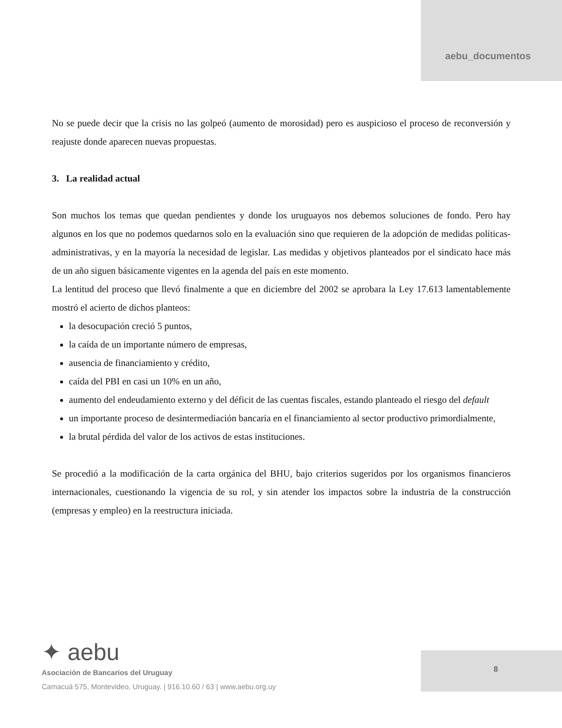aebu_documentos
No se puede decir que la crisis no las golpeó (aumento de morosidad) pero es auspicioso el proceso de reconversión y reajuste donde aparecen nuevas propuestas.
3. La realidad actual
Son muchos los temas que quedan pendientes y donde los uruguayos nos debemos soluciones de fondo. Pero hay algunos en los que no podemos quedarnos solo en la evaluación sino que requieren de la adopción de medidas políticas-administrativas, y en la mayoría la necesidad de legislar. Las medidas y objetivos planteados por el sindicato hace más de un año siguen básicamente vigentes en la agenda del país en este momento.
La lentitud del proceso que llevó finalmente a que en diciembre del 2002 se aprobara la Ley 17.613 lamentablemente mostró el acierto de dichos planteos:
la desocupación creció 5 puntos,
la caída de un importante número de empresas,
ausencia de financiamiento y crédito,
caída del PBI en casi un 10% en un año,
aumento del endeudamiento externo y del déficit de las cuentas fiscales, estando planteado el riesgo del default
un importante proceso de desintermediación bancaria en el financiamiento al sector productivo primordialmente,
la brutal pérdida del valor de los activos de estas instituciones.
Se procedió a la modificación de la carta orgánica del BHU, bajo criterios sugeridos por los organismos financieros internacionales, cuestionando la vigencia de su rol, y sin atender los impactos sobre la industria de la construcción (empresas y empleo) en la reestructura iniciada.
✦ aebu
Asociación de Bancarios del Uruguay
Camacuá 575, Montevideo, Uruguay. | 916.10.60 / 63 | www.aebu.org.uy
8